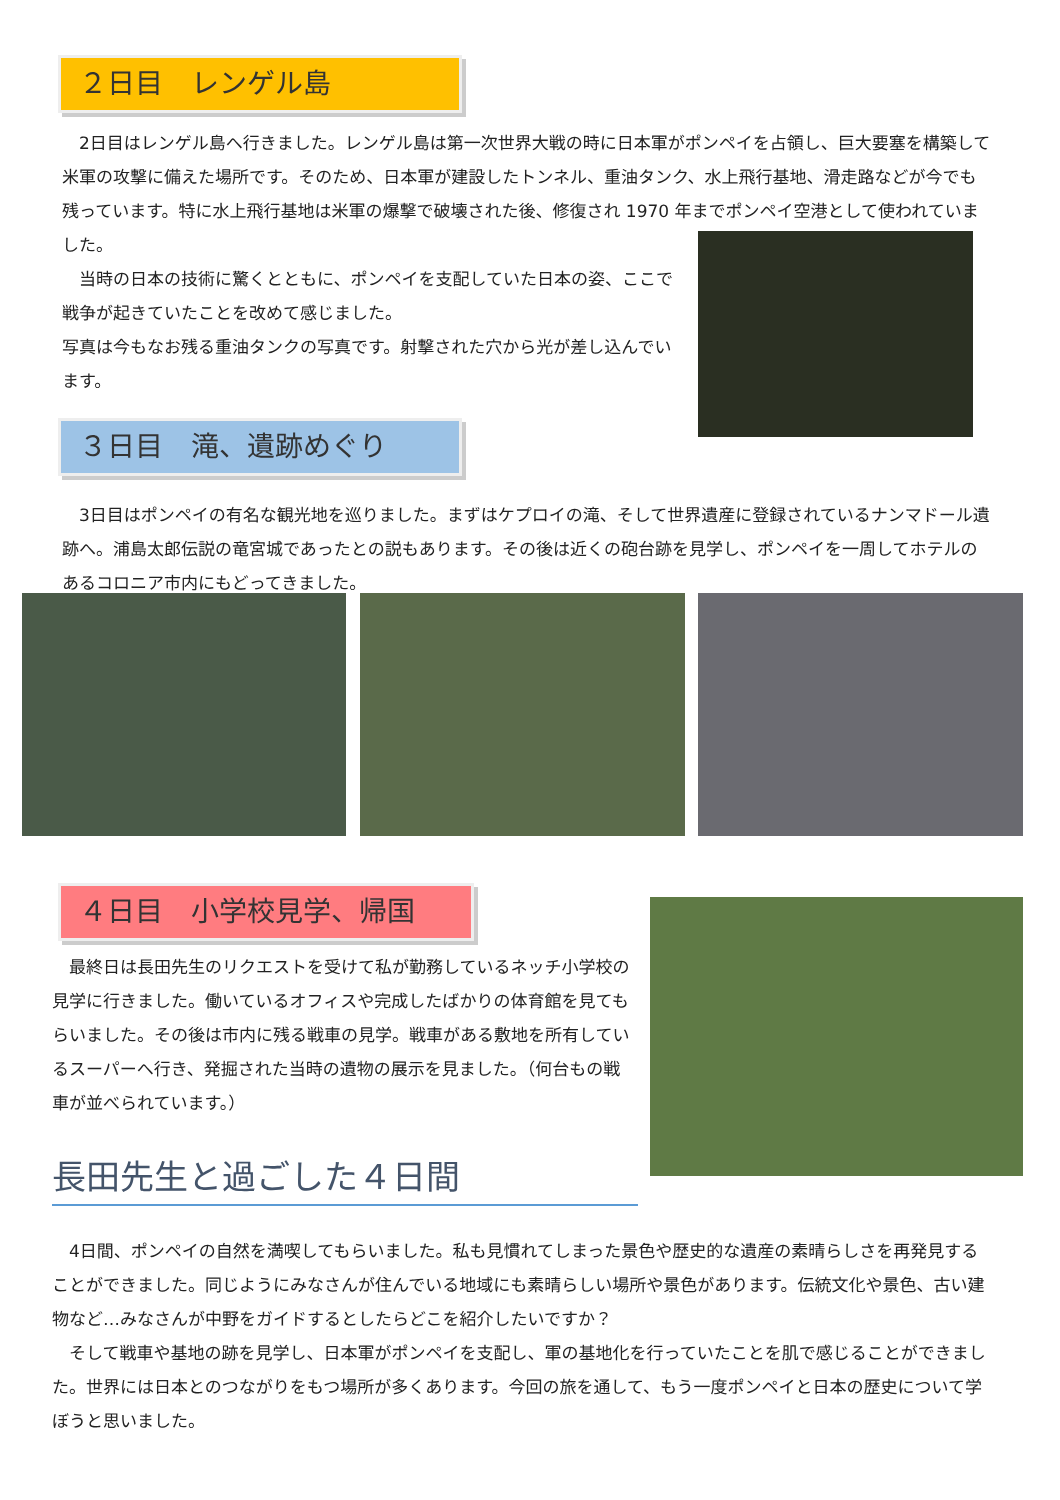２日目　レンゲル島
　2日目はレンゲル島へ行きました。レンゲル島は第一次世界大戦の時に日本軍がポンペイを占領し、巨大要塞を構築して米軍の攻撃に備えた場所です。そのため、日本軍が建設したトンネル、重油タンク、水上飛行基地、滑走路などが今でも残っています。特に水上飛行基地は米軍の爆撃で破壊された後、修復され 1970 年までポンペイ空港として使われていました。
　当時の日本の技術に驚くとともに、ポンペイを支配していた日本の姿、ここで戦争が起きていたことを改めて感じました。
写真は今もなお残る重油タンクの写真です。射撃された穴から光が差し込んでいます。
３日目　滝、遺跡めぐり
　3日目はポンペイの有名な観光地を巡りました。まずはケプロイの滝、そして世界遺産に登録されているナンマドール遺跡へ。浦島太郎伝説の竜宮城であったとの説もあります。その後は近くの砲台跡を見学し、ポンペイを一周してホテルのあるコロニア市内にもどってきました。
４日目　小学校見学、帰国
　最終日は長田先生のリクエストを受けて私が勤務しているネッチ小学校の見学に行きました。働いているオフィスや完成したばかりの体育館を見てもらいました。その後は市内に残る戦車の見学。戦車がある敷地を所有しているスーパーへ行き、発掘された当時の遺物の展示を見ました。（何台もの戦車が並べられています。）
長田先生と過ごした４日間
　4日間、ポンペイの自然を満喫してもらいました。私も見慣れてしまった景色や歴史的な遺産の素晴らしさを再発見することができました。同じようにみなさんが住んでいる地域にも素晴らしい場所や景色があります。伝統文化や景色、古い建物など…みなさんが中野をガイドするとしたらどこを紹介したいですか？
　そして戦車や基地の跡を見学し、日本軍がポンペイを支配し、軍の基地化を行っていたことを肌で感じることができました。世界には日本とのつながりをもつ場所が多くあります。今回の旅を通して、もう一度ポンペイと日本の歴史について学ぼうと思いました。